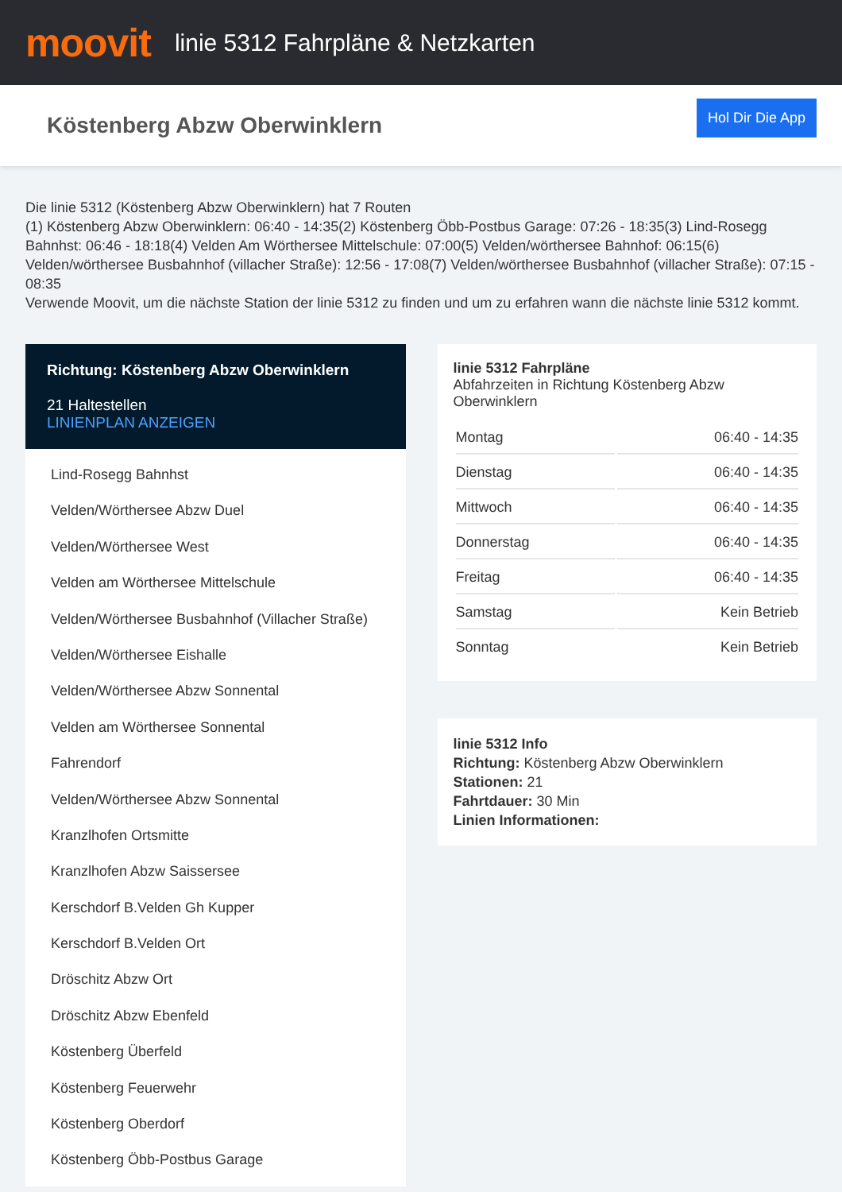moovit
linie 5312 Fahrpläne & Netzkarten
Köstenberg Abzw Oberwinklern
Hol Dir Die App
Die linie 5312 (Köstenberg Abzw Oberwinklern) hat 7 Routen
(1) Köstenberg Abzw Oberwinklern: 06:40 - 14:35(2) Köstenberg Öbb-Postbus Garage: 07:26 - 18:35(3) Lind-Rosegg Bahnhst: 06:46 - 18:18(4) Velden Am Wörthersee Mittelschule: 07:00(5) Velden/wörthersee Bahnhof: 06:15(6) Velden/wörthersee Busbahnhof (villacher Straße): 12:56 - 17:08(7) Velden/wörthersee Busbahnhof (villacher Straße): 07:15 - 08:35
Verwende Moovit, um die nächste Station der linie 5312 zu finden und um zu erfahren wann die nächste linie 5312 kommt.
Richtung: Köstenberg Abzw Oberwinklern
21 Haltestellen
LINIENPLAN ANZEIGEN
Lind-Rosegg Bahnhst
Velden/Wörthersee Abzw Duel
Velden/Wörthersee West
Velden am Wörthersee Mittelschule
Velden/Wörthersee Busbahnhof (Villacher Straße)
Velden/Wörthersee Eishalle
Velden/Wörthersee Abzw Sonnental
Velden am Wörthersee Sonnental
Fahrendorf
Velden/Wörthersee Abzw Sonnental
Kranzlhofen Ortsmitte
Kranzlhofen Abzw Saissersee
Kerschdorf B.Velden Gh Kupper
Kerschdorf B.Velden Ort
Dröschitz Abzw Ort
Dröschitz Abzw Ebenfeld
Köstenberg Überfeld
Köstenberg Feuerwehr
Köstenberg Oberdorf
Köstenberg Öbb-Postbus Garage
linie 5312 Fahrpläne
Abfahrzeiten in Richtung Köstenberg Abzw Oberwinklern
| Montag | 06:40 - 14:35 |
| Dienstag | 06:40 - 14:35 |
| Mittwoch | 06:40 - 14:35 |
| Donnerstag | 06:40 - 14:35 |
| Freitag | 06:40 - 14:35 |
| Samstag | Kein Betrieb |
| Sonntag | Kein Betrieb |
linie 5312 Info
Richtung: Köstenberg Abzw Oberwinklern
Stationen: 21
Fahrtdauer: 30 Min
Linien Informationen: